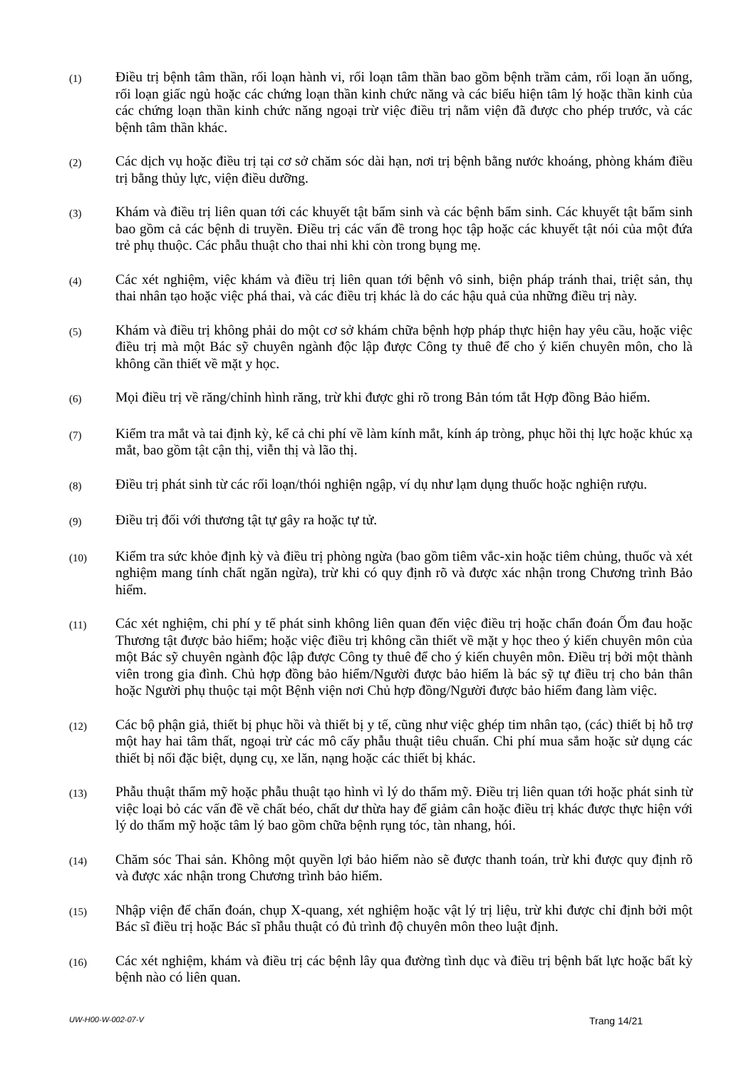(1)
Điều trị bệnh tâm thần, rối loạn hành vi, rối loạn tâm thần bao gồm bệnh trầm cảm, rối loạn ăn uống, rối loạn giấc ngủ hoặc các chứng loạn thần kinh chức năng và các biểu hiện tâm lý hoặc thần kinh của các chứng loạn thần kinh chức năng ngoại trừ việc điều trị nằm viện đã được cho phép trước, và các bệnh tâm thần khác.
(2)
Các dịch vụ hoặc điều trị tại cơ sở chăm sóc dài hạn, nơi trị bệnh bằng nước khoáng, phòng khám điều trị bằng thủy lực, viện điều dưỡng.
(3)
Khám và điều trị liên quan tới các khuyết tật bẩm sinh và các bệnh bẩm sinh. Các khuyết tật bẩm sinh bao gồm cả các bệnh di truyền. Điều trị các vấn đề trong học tập hoặc các khuyết tật nói của một đứa trẻ phụ thuộc. Các phẫu thuật cho thai nhi khi còn trong bụng mẹ.
(4)
Các xét nghiệm, việc khám và điều trị liên quan tới bệnh vô sinh, biện pháp tránh thai, triệt sản, thụ thai nhân tạo hoặc việc phá thai, và các điều trị khác là do các hậu quả của những điều trị này.
(5)
Khám và điều trị không phải do một cơ sở khám chữa bệnh hợp pháp thực hiện hay yêu cầu, hoặc việc điều trị mà một Bác sỹ chuyên ngành độc lập được Công ty thuê để cho ý kiến chuyên môn, cho là không cần thiết về mặt y học.
(6)
Mọi điều trị về răng/chỉnh hình răng, trừ khi được ghi rõ trong Bản tóm tắt Hợp đồng Bảo hiểm.
(7)
Kiểm tra mắt và tai định kỳ, kể cả chi phí về làm kính mắt, kính áp tròng, phục hồi thị lực hoặc khúc xạ mắt, bao gồm tật cận thị, viễn thị và lão thị.
(8)
Điều trị phát sinh từ các rối loạn/thói nghiện ngập, ví dụ như lạm dụng thuốc hoặc nghiện rượu.
(9)
Điều trị đối với thương tật tự gây ra hoặc tự tử.
(10)
Kiểm tra sức khỏe định kỳ và điều trị phòng ngừa (bao gồm tiêm vắc-xin hoặc tiêm chủng, thuốc và xét nghiệm mang tính chất ngăn ngừa), trừ khi có quy định rõ và được xác nhận trong Chương trình Bảo hiểm.
(11)
Các xét nghiệm, chi phí y tế phát sinh không liên quan đến việc điều trị hoặc chẩn đoán Ốm đau hoặc Thương tật được bảo hiểm; hoặc việc điều trị không cần thiết về mặt y học theo ý kiến chuyên môn của một Bác sỹ chuyên ngành độc lập được Công ty thuê để cho ý kiến chuyên môn. Điều trị bởi một thành viên trong gia đình. Chủ hợp đồng bảo hiểm/Người được bảo hiểm là bác sỹ tự điều trị cho bản thân hoặc Người phụ thuộc tại một Bệnh viện nơi Chủ hợp đồng/Người được bảo hiểm đang làm việc.
(12)
Các bộ phận giả, thiết bị phục hồi và thiết bị y tế, cũng như việc ghép tim nhân tạo, (các) thiết bị hỗ trợ một hay hai tâm thất, ngoại trừ các mô cấy phẫu thuật tiêu chuẩn. Chi phí mua sắm hoặc sử dụng các thiết bị nối đặc biệt, dụng cụ, xe lăn, nạng hoặc các thiết bị khác.
(13)
Phẫu thuật thẩm mỹ hoặc phẫu thuật tạo hình vì lý do thẩm mỹ. Điều trị liên quan tới hoặc phát sinh từ việc loại bỏ các vấn đề về chất béo, chất dư thừa hay để giảm cân hoặc điều trị khác được thực hiện với lý do thẩm mỹ hoặc tâm lý bao gồm chữa bệnh rụng tóc, tàn nhang, hói.
(14)
Chăm sóc Thai sản. Không một quyền lợi bảo hiểm nào sẽ được thanh toán, trừ khi được quy định rõ và được xác nhận trong Chương trình bảo hiểm.
(15)
Nhập viện để chẩn đoán, chụp X-quang, xét nghiệm hoặc vật lý trị liệu, trừ khi được chỉ định bởi một Bác sĩ điều trị hoặc Bác sĩ phẫu thuật có đủ trình độ chuyên môn theo luật định.
(16)
Các xét nghiệm, khám và điều trị các bệnh lây qua đường tình dục và điều trị bệnh bất lực hoặc bất kỳ bệnh nào có liên quan.
UW-H00-W-002-07-V Trang 14/21